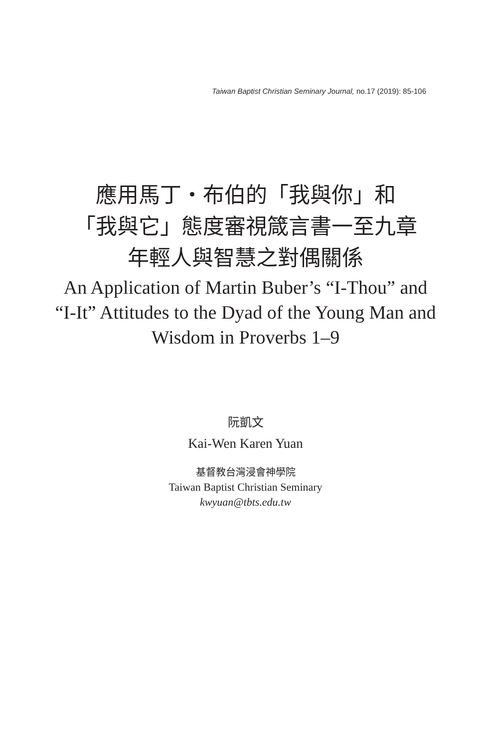Taiwan Baptist Christian Seminary Journal, no.17 (2019): 85-106
應用馬丁・布伯的「我與你」和
「我與它」態度審視箴言書一至九章
年輕人與智慧之對偶關係
An Application of Martin Buber’s “I-Thou” and
“I-It” Attitudes to the Dyad of the Young Man and
Wisdom in Proverbs 1–9
阮凱文
Kai-Wen Karen Yuan
基督教台灣浸會神學院
Taiwan Baptist Christian Seminary
kwyuan@tbts.edu.tw